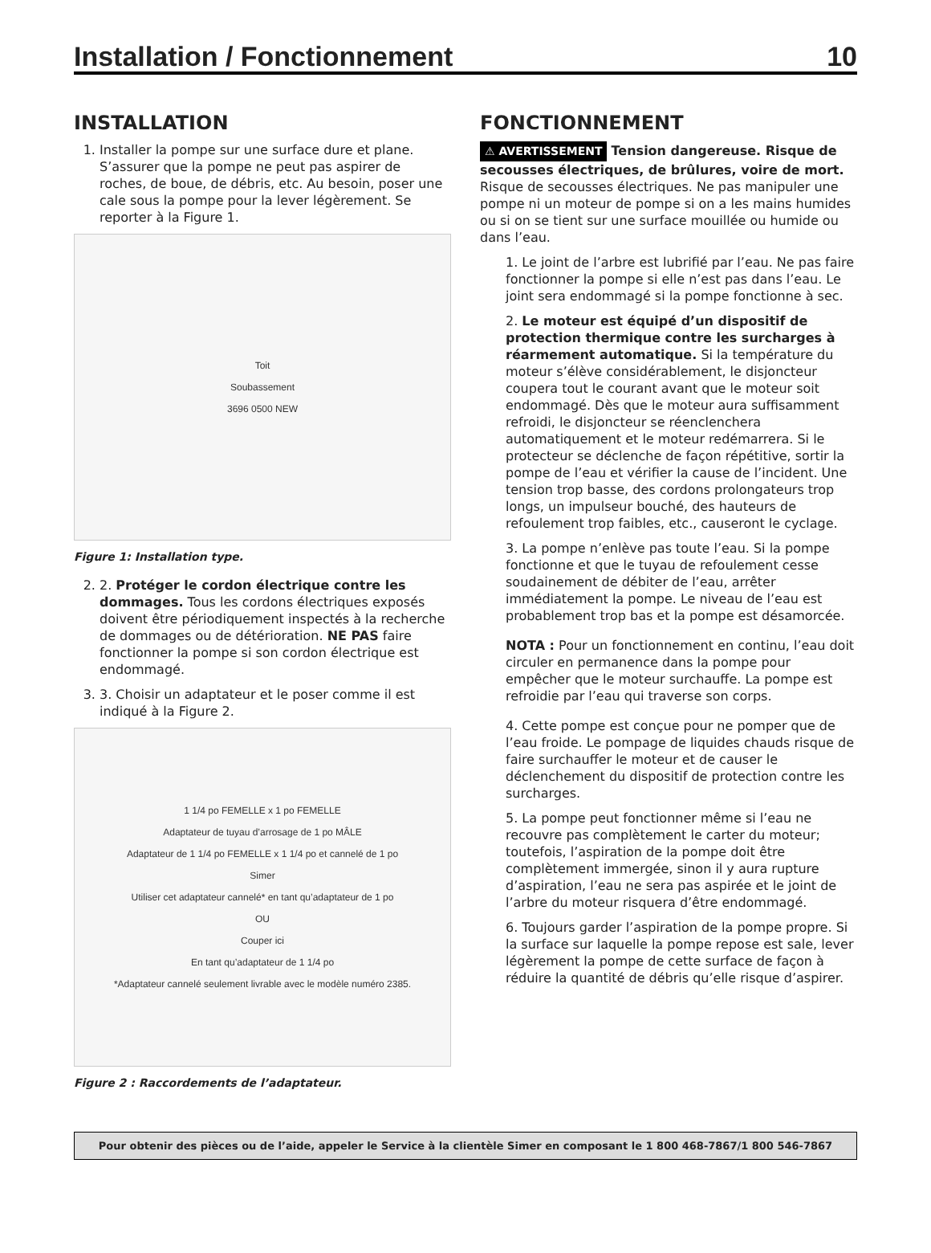Installation / Fonctionnement 10
INSTALLATION
1. Installer la pompe sur une surface dure et plane. S’assurer que la pompe ne peut pas aspirer de roches, de boue, de débris, etc. Au besoin, poser une cale sous la pompe pour la lever légèrement. Se reporter à la Figure 1.
Toit
Soubassement
3696 0500 NEW
Figure 1: Installation type.
2. 2. Protéger le cordon électrique contre les dommages. Tous les cordons électriques exposés doivent être périodiquement inspectés à la recherche de dommages ou de détérioration. NE PAS faire fonctionner la pompe si son cordon électrique est endommagé.
3. 3. Choisir un adaptateur et le poser comme il est indiqué à la Figure 2.
1 1/4 po FEMELLE x 1 po FEMELLE
Adaptateur de tuyau d’arrosage de 1 po MÂLE
Adaptateur de 1 1/4 po FEMELLE x 1 1/4 po et cannelé de 1 po
Simer
Utiliser cet adaptateur cannelé* en tant qu’adaptateur de 1 po
OU
Couper ici
En tant qu’adaptateur de 1 1/4 po
*Adaptateur cannelé seulement livrable avec le modèle numéro 2385.
Figure 2 : Raccordements de l’adaptateur.
FONCTIONNEMENT
⚠ AVERTISSEMENT Tension dangereuse. Risque de secousses électriques, de brûlures, voire de mort. Risque de secousses électriques. Ne pas manipuler une pompe ni un moteur de pompe si on a les mains humides ou si on se tient sur une surface mouillée ou humide ou dans l’eau.
1. Le joint de l’arbre est lubrifié par l’eau. Ne pas faire fonctionner la pompe si elle n’est pas dans l’eau. Le joint sera endommagé si la pompe fonctionne à sec.
2. Le moteur est équipé d’un dispositif de protection thermique contre les surcharges à réarmement automatique. Si la température du moteur s’élève considérablement, le disjoncteur coupera tout le courant avant que le moteur soit endommagé. Dès que le moteur aura suffisamment refroidi, le disjoncteur se réenclenchera automatiquement et le moteur redémarrera. Si le protecteur se déclenche de façon répétitive, sortir la pompe de l’eau et vérifier la cause de l’incident. Une tension trop basse, des cordons prolongateurs trop longs, un impulseur bouché, des hauteurs de refoulement trop faibles, etc., causeront le cyclage.
3. La pompe n’enlève pas toute l’eau. Si la pompe fonctionne et que le tuyau de refoulement cesse soudainement de débiter de l’eau, arrêter immédiatement la pompe. Le niveau de l’eau est probablement trop bas et la pompe est désamorcée.
NOTA : Pour un fonctionnement en continu, l’eau doit circuler en permanence dans la pompe pour empêcher que le moteur surchauffe. La pompe est refroidie par l’eau qui traverse son corps.
4. Cette pompe est conçue pour ne pomper que de l’eau froide. Le pompage de liquides chauds risque de faire surchauffer le moteur et de causer le déclenchement du dispositif de protection contre les surcharges.
5. La pompe peut fonctionner même si l’eau ne recouvre pas complètement le carter du moteur; toutefois, l’aspiration de la pompe doit être complètement immergée, sinon il y aura rupture d’aspiration, l’eau ne sera pas aspirée et le joint de l’arbre du moteur risquera d’être endommagé.
6. Toujours garder l’aspiration de la pompe propre. Si la surface sur laquelle la pompe repose est sale, lever légèrement la pompe de cette surface de façon à réduire la quantité de débris qu’elle risque d’aspirer.
Pour obtenir des pièces ou de l’aide, appeler le Service à la clientèle Simer en composant le 1 800 468-7867/1 800 546-7867